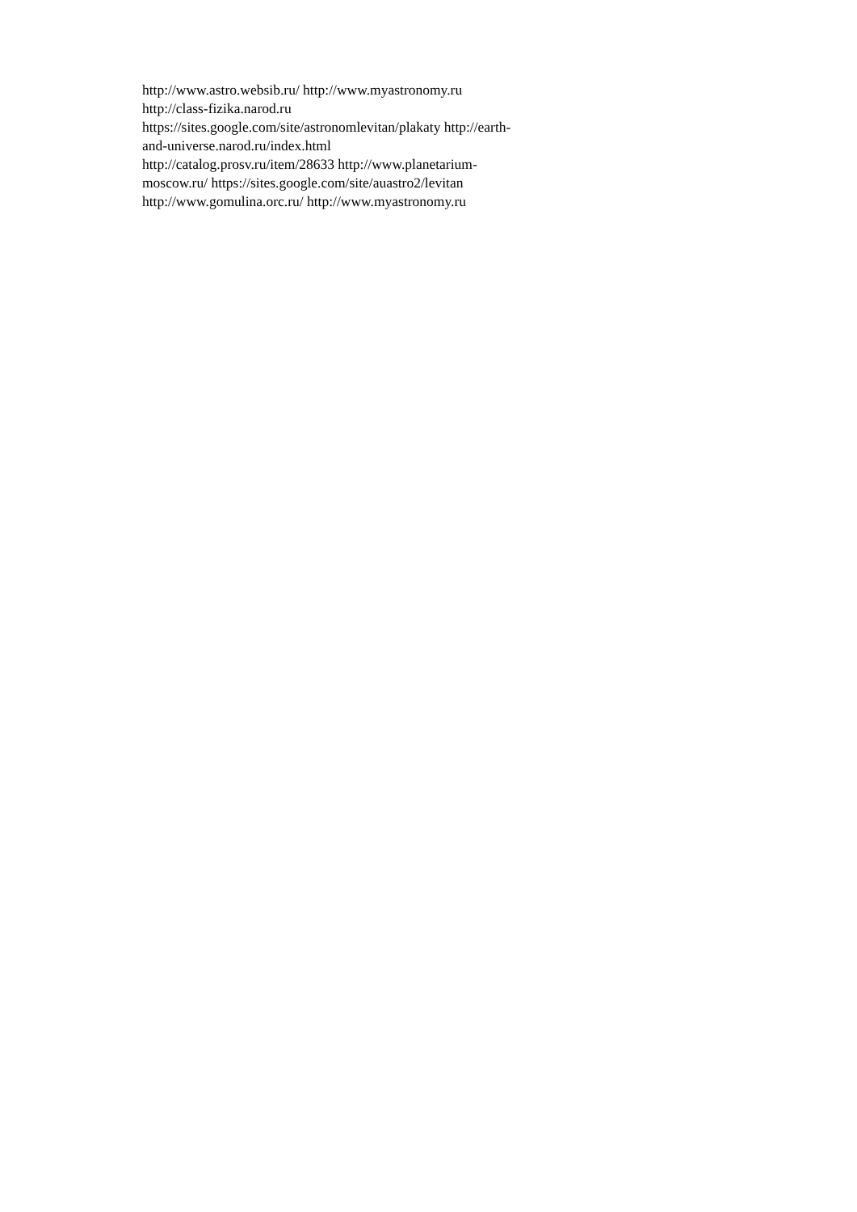http://www.astro.websib.ru/ http://www.myastronomy.ru
http://class-fizika.narod.ru
https://sites.google.com/site/astronomlevitan/plakaty http://earth-
and-universe.narod.ru/index.html
http://catalog.prosv.ru/item/28633 http://www.planetarium-
moscow.ru/ https://sites.google.com/site/auastro2/levitan
http://www.gomulina.orc.ru/ http://www.myastronomy.ru